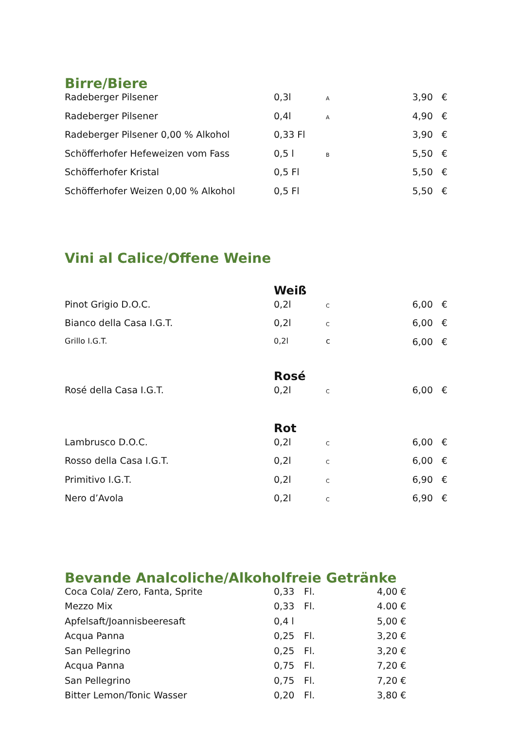Birre/Biere
| Radeberger Pilsener | 0,3l | A | 3,90 | € |
| Radeberger Pilsener | 0,4l | A | 4,90 | € |
| Radeberger Pilsener 0,00 % Alkohol | 0,33 Fl | | 3,90 | € |
| Schöfferhofer Hefeweizen vom Fass | 0,5 l | B | 5,50 | € |
| Schöfferhofer Kristal | 0,5 Fl | | 5,50 | € |
| Schöfferhofer Weizen 0,00 % Alkohol | 0,5 Fl | | 5,50 | € |
Vini al Calice/Offene Weine
| | Weiß | | | |
| Pinot Grigio D.O.C. | 0,2l | C | 6,00 | € |
| Bianco della Casa I.G.T. | 0,2l | C | 6,00 | € |
| Grillo I.G.T. | 0,2l | c | 6,00 | € |
| | Rosé | | | |
| Rosé della Casa I.G.T. | 0,2l | C | 6,00 | € |
| | Rot | | | |
| Lambrusco D.O.C. | 0,2l | C | 6,00 | € |
| Rosso della Casa I.G.T. | 0,2l | C | 6,00 | € |
| Primitivo I.G.T. | 0,2l | C | 6,90 | € |
| Nero d’Avola | 0,2l | C | 6,90 | € |
Bevande Analcoliche/Alkoholfreie Getränke
| Coca Cola/ Zero, Fanta, Sprite | 0,33 | Fl. | 4,00 € |
| Mezzo Mix | 0,33 | Fl. | 4.00 € |
| Apfelsaft/Joannisbeeresaft | 0,4 l | | 5,00 € |
| Acqua Panna | 0,25 | Fl. | 3,20 € |
| San Pellegrino | 0,25 | Fl. | 3,20 € |
| Acqua Panna | 0,75 | Fl. | 7,20 € |
| San Pellegrino | 0,75 | Fl. | 7,20 € |
| Bitter Lemon/Tonic Wasser | 0,20 | Fl. | 3,80 € |